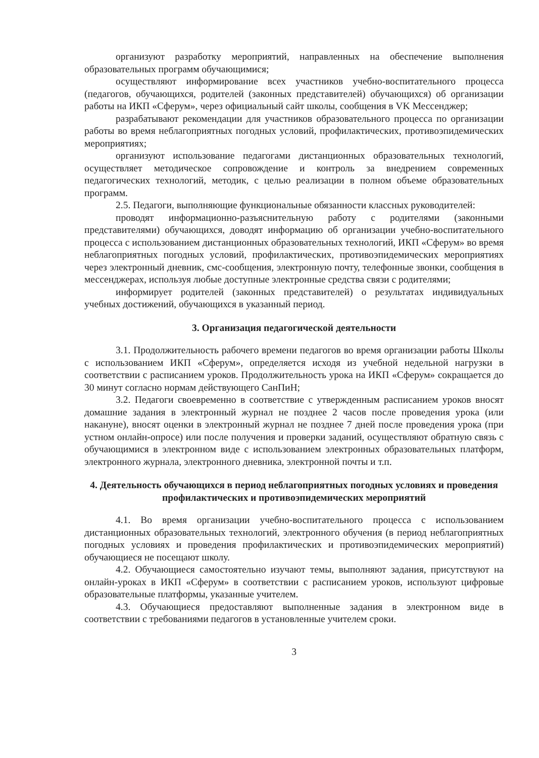организуют разработку мероприятий, направленных на обеспечение выполнения образовательных программ обучающимися;
осуществляют информирование всех участников учебно-воспитательного процесса (педагогов, обучающихся, родителей (законных представителей) обучающихся) об организации работы на ИКП «Сферум», через официальный сайт школы, сообщения в VK Мессенджер;
разрабатывают рекомендации для участников образовательного процесса по организации работы во время неблагоприятных погодных условий, профилактических, противоэпидемических мероприятиях;
организуют использование педагогами дистанционных образовательных технологий, осуществляет методическое сопровождение и контроль за внедрением современных педагогических технологий, методик, с целью реализации в полном объеме образовательных программ.
2.5. Педагоги, выполняющие функциональные обязанности классных руководителей:
проводят информационно-разъяснительную работу с родителями (законными представителями) обучающихся, доводят информацию об организации учебно-воспитательного процесса с использованием дистанционных образовательных технологий, ИКП «Сферум» во время неблагоприятных погодных условий, профилактических, противоэпидемических мероприятиях через электронный дневник, смс-сообщения, электронную почту, телефонные звонки, сообщения в мессенджерах, используя любые доступные электронные средства связи с родителями;
информирует родителей (законных представителей) о результатах индивидуальных учебных достижений, обучающихся в указанный период.
3. Организация педагогической деятельности
3.1. Продолжительность рабочего времени педагогов во время организации работы Школы с использованием ИКП «Сферум», определяется исходя из учебной недельной нагрузки в соответствии с расписанием уроков. Продолжительность урока на ИКП «Сферум» сокращается до 30 минут согласно нормам действующего СанПиН;
3.2. Педагоги своевременно в соответствие с утвержденным расписанием уроков вносят домашние задания в электронный журнал не позднее 2 часов после проведения урока (или накануне), вносят оценки в электронный журнал не позднее 7 дней после проведения урока (при устном онлайн-опросе) или после получения и проверки заданий, осуществляют обратную связь с обучающимися в электронном виде с использованием электронных образовательных платформ, электронного журнала, электронного дневника, электронной почты и т.п.
4. Деятельность обучающихся в период неблагоприятных погодных условиях и проведения профилактических и противоэпидемических мероприятий
4.1. Во время организации учебно-воспитательного процесса с использованием дистанционных образовательных технологий, электронного обучения (в период неблагоприятных погодных условиях и проведения профилактических и противоэпидемических мероприятий) обучающиеся не посещают школу.
4.2. Обучающиеся самостоятельно изучают темы, выполняют задания, присутствуют на онлайн-уроках в ИКП «Сферум» в соответствии с расписанием уроков, используют цифровые образовательные платформы, указанные учителем.
4.3. Обучающиеся предоставляют выполненные задания в электронном виде в соответствии с требованиями педагогов в установленные учителем сроки.
3